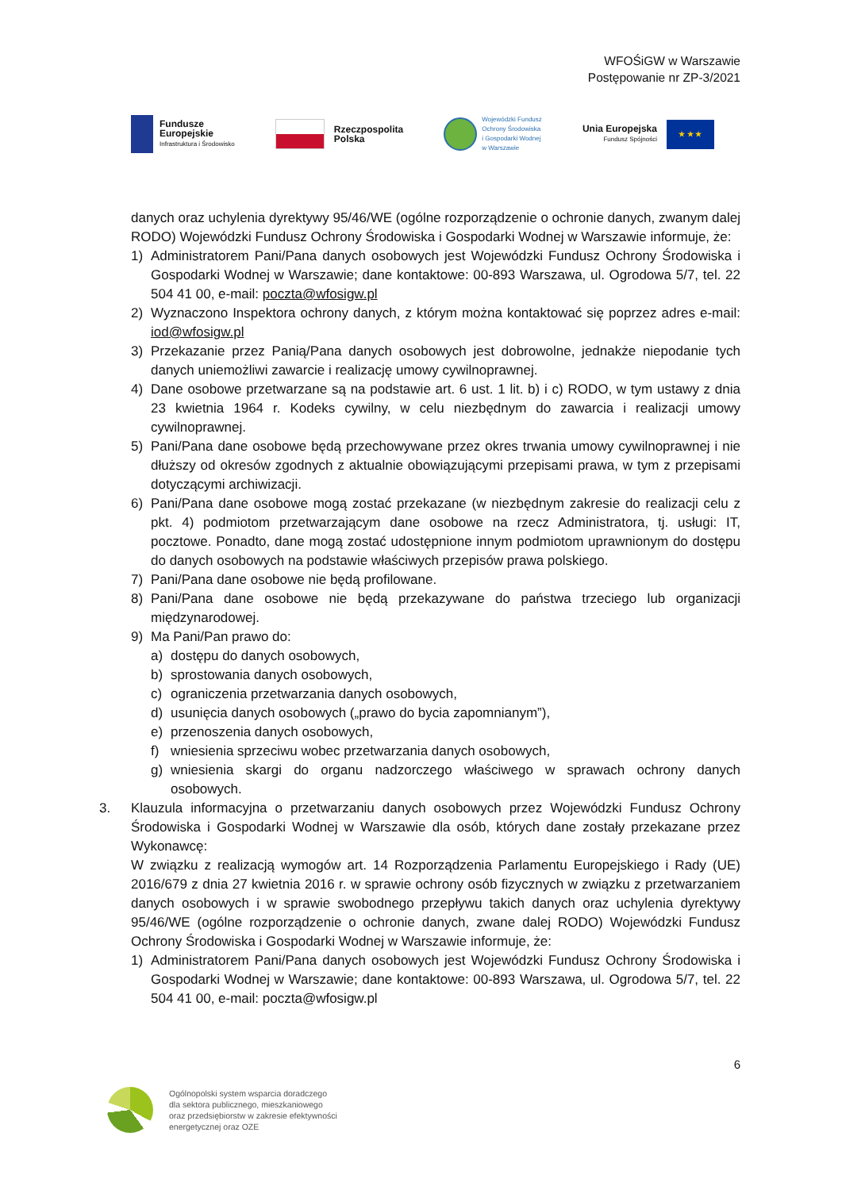WFOŚiGW w Warszawie
Postępowanie nr ZP-3/2021
Fundusze
Europejskie
Infrastruktura i Środowisko
Rzeczpospolita
Polska
Wojewódzki Fundusz
Ochrony Środowiska
i Gospodarki Wodnej
w Warszawie
Unia Europejska
Fundusz Spójności
★ ★ ★
danych oraz uchylenia dyrektywy 95/46/WE (ogólne rozporządzenie o ochronie danych, zwanym dalej RODO) Wojewódzki Fundusz Ochrony Środowiska i Gospodarki Wodnej w Warszawie informuje, że:
1) Administratorem Pani/Pana danych osobowych jest Wojewódzki Fundusz Ochrony Środowiska i Gospodarki Wodnej w Warszawie; dane kontaktowe: 00-893 Warszawa, ul. Ogrodowa 5/7, tel. 22 504 41 00, e-mail: poczta@wfosigw.pl
2) Wyznaczono Inspektora ochrony danych, z którym można kontaktować się poprzez adres e-mail: iod@wfosigw.pl
3) Przekazanie przez Panią/Pana danych osobowych jest dobrowolne, jednakże niepodanie tych danych uniemożliwi zawarcie i realizację umowy cywilnoprawnej.
4) Dane osobowe przetwarzane są na podstawie art. 6 ust. 1 lit. b) i c) RODO, w tym ustawy z dnia 23 kwietnia 1964 r. Kodeks cywilny, w celu niezbędnym do zawarcia i realizacji umowy cywilnoprawnej.
5) Pani/Pana dane osobowe będą przechowywane przez okres trwania umowy cywilnoprawnej i nie dłuższy od okresów zgodnych z aktualnie obowiązującymi przepisami prawa, w tym z przepisami dotyczącymi archiwizacji.
6) Pani/Pana dane osobowe mogą zostać przekazane (w niezbędnym zakresie do realizacji celu z pkt. 4) podmiotom przetwarzającym dane osobowe na rzecz Administratora, tj. usługi: IT, pocztowe. Ponadto, dane mogą zostać udostępnione innym podmiotom uprawnionym do dostępu do danych osobowych na podstawie właściwych przepisów prawa polskiego.
7) Pani/Pana dane osobowe nie będą profilowane.
8) Pani/Pana dane osobowe nie będą przekazywane do państwa trzeciego lub organizacji międzynarodowej.
9) Ma Pani/Pan prawo do:
a) dostępu do danych osobowych,
b) sprostowania danych osobowych,
c) ograniczenia przetwarzania danych osobowych,
d) usunięcia danych osobowych („prawo do bycia zapomnianym”),
e) przenoszenia danych osobowych,
f) wniesienia sprzeciwu wobec przetwarzania danych osobowych,
g) wniesienia skargi do organu nadzorczego właściwego w sprawach ochrony danych osobowych.
3. Klauzula informacyjna o przetwarzaniu danych osobowych przez Wojewódzki Fundusz Ochrony Środowiska i Gospodarki Wodnej w Warszawie dla osób, których dane zostały przekazane przez Wykonawcę:
W związku z realizacją wymogów art. 14 Rozporządzenia Parlamentu Europejskiego i Rady (UE) 2016/679 z dnia 27 kwietnia 2016 r. w sprawie ochrony osób fizycznych w związku z przetwarzaniem danych osobowych i w sprawie swobodnego przepływu takich danych oraz uchylenia dyrektywy 95/46/WE (ogólne rozporządzenie o ochronie danych, zwane dalej RODO) Wojewódzki Fundusz Ochrony Środowiska i Gospodarki Wodnej w Warszawie informuje, że:
1) Administratorem Pani/Pana danych osobowych jest Wojewódzki Fundusz Ochrony Środowiska i Gospodarki Wodnej w Warszawie; dane kontaktowe: 00-893 Warszawa, ul. Ogrodowa 5/7, tel. 22 504 41 00, e-mail: poczta@wfosigw.pl
6
Ogólnopolski system wsparcia doradczego
dla sektora publicznego, mieszkaniowego
oraz przedsiębiorstw w zakresie efektywności
energetycznej oraz OZE